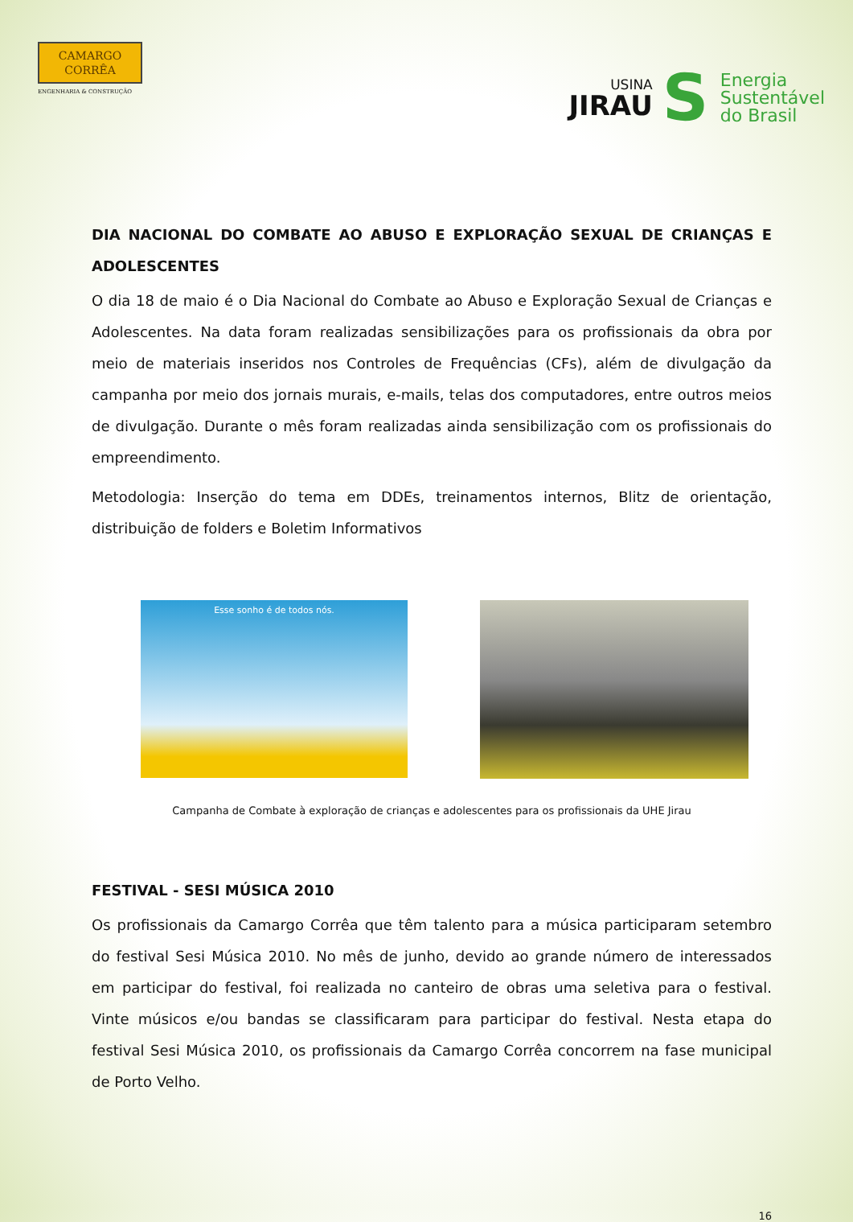CAMARGO
CORRÊA
ENGENHARIA & CONSTRUÇÃO
USINA
JIRAU
S
Energia
Sustentável
do Brasil
DIA NACIONAL DO COMBATE AO ABUSO E EXPLORAÇÃO SEXUAL DE CRIANÇAS E ADOLESCENTES
O dia 18 de maio é o Dia Nacional do Combate ao Abuso e Exploração Sexual de Crianças e Adolescentes. Na data foram realizadas sensibilizações para os profissionais da obra por meio de materiais inseridos nos Controles de Frequências (CFs), além de divulgação da campanha por meio dos jornais murais, e-mails, telas dos computadores, entre outros meios de divulgação. Durante o mês foram realizadas ainda sensibilização com os profissionais do empreendimento.
Metodologia: Inserção do tema em DDEs, treinamentos internos, Blitz de orientação, distribuição de folders e Boletim Informativos
Esse sonho é de todos nós.
Campanha de Combate à exploração de crianças e adolescentes para os profissionais da UHE Jirau
FESTIVAL - SESI MÚSICA 2010
Os profissionais da Camargo Corrêa que têm talento para a música participaram setembro do festival Sesi Música 2010. No mês de junho, devido ao grande número de interessados em participar do festival, foi realizada no canteiro de obras uma seletiva para o festival. Vinte músicos e/ou bandas se classificaram para participar do festival. Nesta etapa do festival Sesi Música 2010, os profissionais da Camargo Corrêa concorrem na fase municipal de Porto Velho.
16